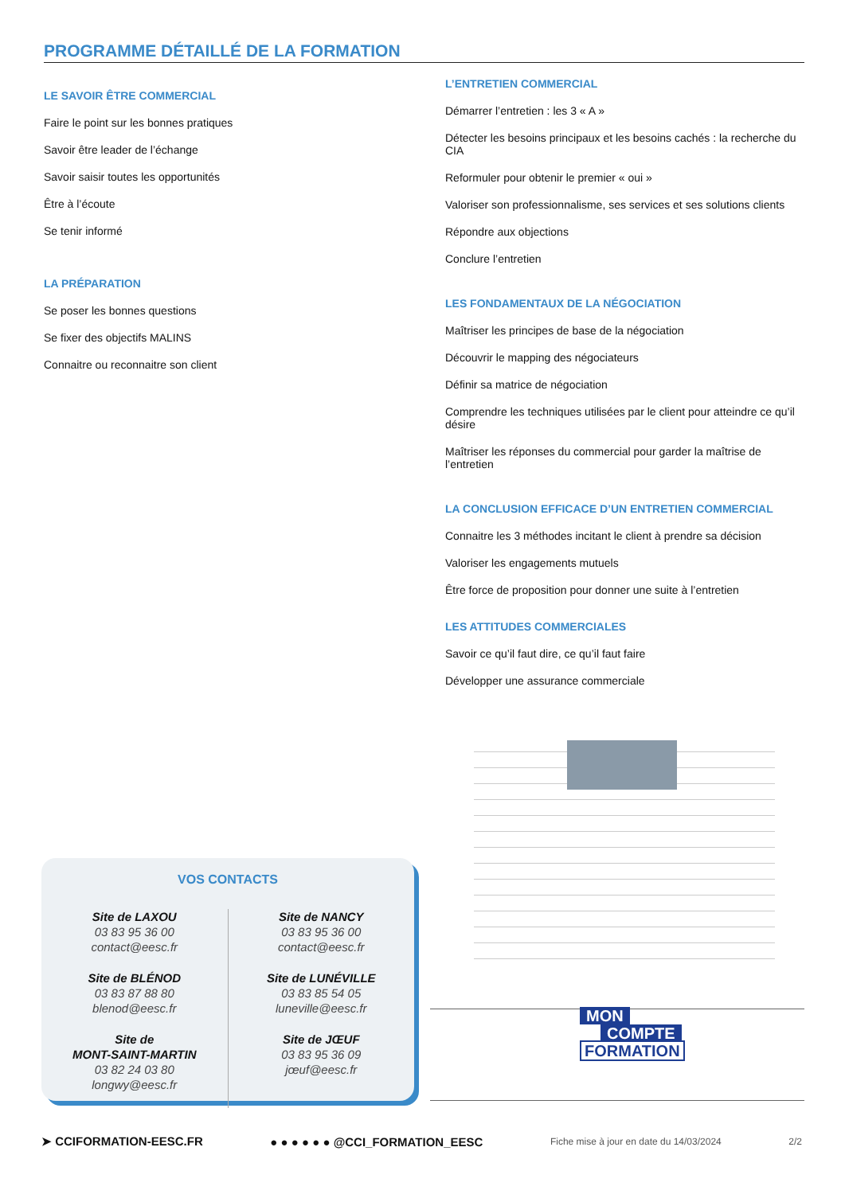PROGRAMME DÉTAILLÉ DE LA FORMATION
LE SAVOIR ÊTRE COMMERCIAL
Faire le point sur les bonnes pratiques
Savoir être leader de l’échange
Savoir saisir toutes les opportunités
Être à l’écoute
Se tenir informé
LA PRÉPARATION
Se poser les bonnes questions
Se fixer des objectifs MALINS
Connaitre ou reconnaitre son client
L’ENTRETIEN COMMERCIAL
Démarrer l’entretien : les 3 « A »
Détecter les besoins principaux et les besoins cachés : la recherche du CIA
Reformuler pour obtenir le premier « oui »
Valoriser son professionnalisme, ses services et ses solutions clients
Répondre aux objections
Conclure l’entretien
LES FONDAMENTAUX DE LA NÉGOCIATION
Maîtriser les principes de base de la négociation
Découvrir le mapping des négociateurs
Définir sa matrice de négociation
Comprendre les techniques utilisées par le client pour atteindre ce qu’il désire
Maîtriser les réponses du commercial pour garder la maîtrise de l’entretien
LA CONCLUSION EFFICACE D’UN ENTRETIEN COMMERCIAL
Connaitre les 3 méthodes incitant le client à prendre sa décision
Valoriser les engagements mutuels
Être force de proposition pour donner une suite à l’entretien
LES ATTITUDES COMMERCIALES
Savoir ce qu’il faut dire, ce qu’il faut faire
Développer une assurance commerciale
VOS CONTACTS
Site de LAXOU
03 83 95 36 00
contact@eesc.fr
Site de BLÉNOD
03 83 87 88 80
blenod@eesc.fr
Site de
MONT-SAINT-MARTIN
03 82 24 03 80
longwy@eesc.fr
Site de NANCY
03 83 95 36 00
contact@eesc.fr
Site de LUNÉVILLE
03 83 85 54 05
luneville@eesc.fr
Site de JŒUF
03 83 95 36 09
jœuf@eesc.fr
MON
COMPTE
FORMATION
➤ CCIFORMATION-EESC.FR ● ● ● ● ● ● @CCI_FORMATION_EESC Fiche mise à jour en date du 14/03/2024 2/2